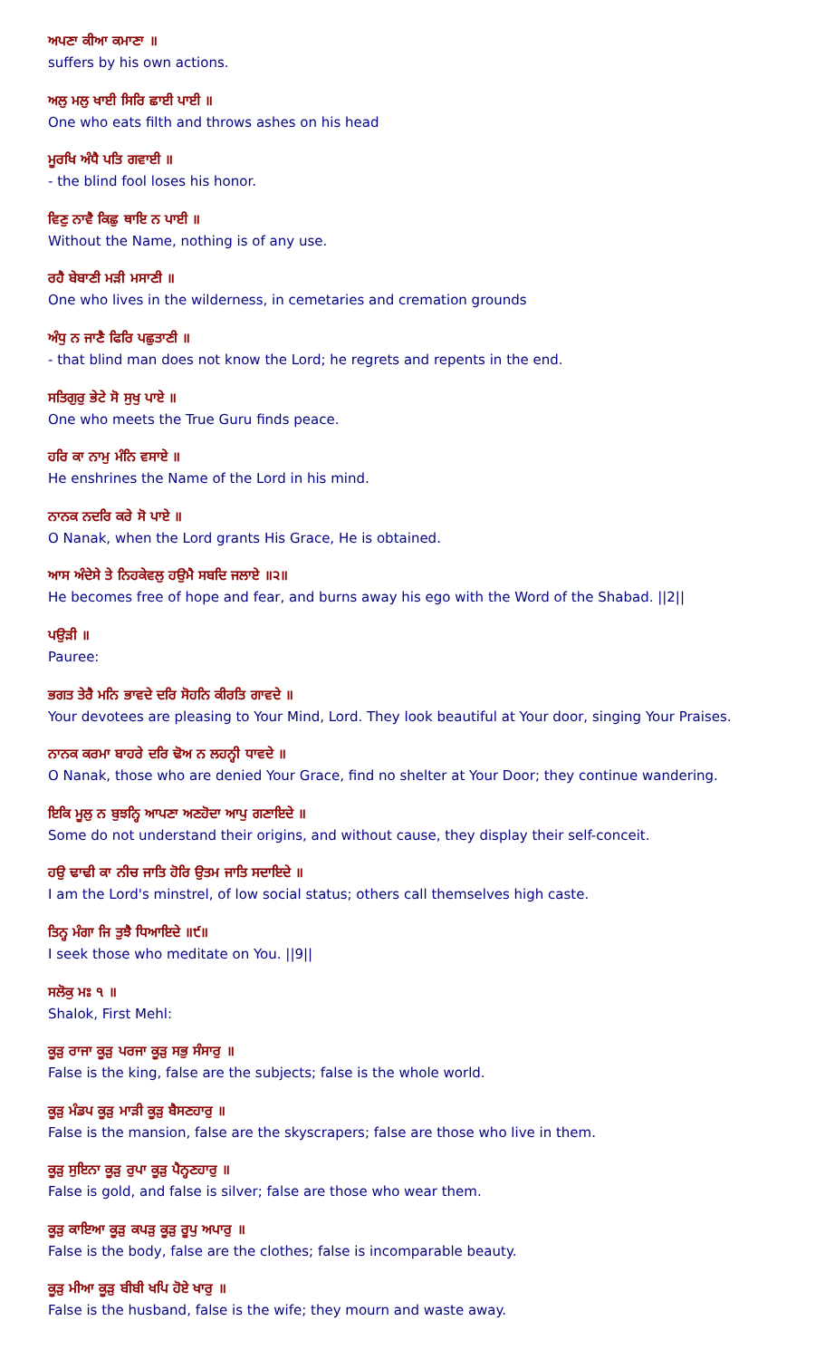ਅਪਣਾ ਕੀਆ ਕਮਾਣਾ ॥
suffers by his own actions.
ਅਲੁ ਮਲੁ ਖਾਈ ਸਿਰਿ ਛਾਈ ਪਾਈ ॥
One who eats filth and throws ashes on his head
ਮੂਰਖਿ ਅੰਧੈ ਪਤਿ ਗਵਾਈ ॥
- the blind fool loses his honor.
ਵਿਣੁ ਨਾਵੈ ਕਿਛੁ ਥਾਇ ਨ ਪਾਈ ॥
Without the Name, nothing is of any use.
ਰਹੈ ਬੇਬਾਣੀ ਮੜੀ ਮਸਾਣੀ ॥
One who lives in the wilderness, in cemetaries and cremation grounds
ਅੰਧੁ ਨ ਜਾਣੈ ਫਿਰਿ ਪਛੁਤਾਣੀ ॥
- that blind man does not know the Lord; he regrets and repents in the end.
ਸਤਿਗੁਰੁ ਭੇਟੇ ਸੋ ਸੁਖੁ ਪਾਏ ॥
One who meets the True Guru finds peace.
ਹਰਿ ਕਾ ਨਾਮੁ ਮੰਨਿ ਵਸਾਏ ॥
He enshrines the Name of the Lord in his mind.
ਨਾਨਕ ਨਦਰਿ ਕਰੇ ਸੋ ਪਾਏ ॥
O Nanak, when the Lord grants His Grace, He is obtained.
ਆਸ ਅੰਦੇਸੇ ਤੇ ਨਿਹਕੇਵਲੁ ਹਉਮੈ ਸਬਦਿ ਜਲਾਏ ॥੨॥
He becomes free of hope and fear, and burns away his ego with the Word of the Shabad. ||2||
ਪਉੜੀ ॥
Pauree:
ਭਗਤ ਤੇਰੈ ਮਨਿ ਭਾਵਦੇ ਦਰਿ ਸੋਹਨਿ ਕੀਰਤਿ ਗਾਵਦੇ ॥
Your devotees are pleasing to Your Mind, Lord. They look beautiful at Your door, singing Your Praises.
ਨਾਨਕ ਕਰਮਾ ਬਾਹਰੇ ਦਰਿ ਢੋਅ ਨ ਲਹਨ੍ਹੀ ਧਾਵਦੇ ॥
O Nanak, those who are denied Your Grace, find no shelter at Your Door; they continue wandering.
ਇਕਿ ਮੂਲੁ ਨ ਬੁਝਨ੍ਹਿ ਆਪਣਾ ਅਣਹੋਦਾ ਆਪੁ ਗਣਾਇਦੇ ॥
Some do not understand their origins, and without cause, they display their self-conceit.
ਹਉ ਢਾਢੀ ਕਾ ਨੀਚ ਜਾਤਿ ਹੋਰਿ ਉਤਮ ਜਾਤਿ ਸਦਾਇਦੇ ॥
I am the Lord's minstrel, of low social status; others call themselves high caste.
ਤਿਨ੍ਹ ਮੰਗਾ ਜਿ ਤੁਝੈ ਧਿਆਇਦੇ ॥੯॥
I seek those who meditate on You. ||9||
ਸਲੋਕੁ ਮਃ ੧ ॥
Shalok, First Mehl:
ਕੂੜੁ ਰਾਜਾ ਕੂੜੁ ਪਰਜਾ ਕੂੜੁ ਸਭੁ ਸੰਸਾਰੁ ॥
False is the king, false are the subjects; false is the whole world.
ਕੂੜੁ ਮੰਡਪ ਕੂੜੁ ਮਾੜੀ ਕੂੜੁ ਬੈਸਣਹਾਰੁ ॥
False is the mansion, false are the skyscrapers; false are those who live in them.
ਕੂੜੁ ਸੁਇਨਾ ਕੂੜੁ ਰੁਪਾ ਕੂੜੁ ਪੈਨ੍ਹਣਹਾਰੁ ॥
False is gold, and false is silver; false are those who wear them.
ਕੂੜੁ ਕਾਇਆ ਕੂੜੁ ਕਪੜੁ ਕੂੜੁ ਰੂਪੁ ਅਪਾਰੁ ॥
False is the body, false are the clothes; false is incomparable beauty.
ਕੂੜੁ ਮੀਆ ਕੂੜੁ ਬੀਬੀ ਖਪਿ ਹੋਏ ਖਾਰੁ ॥
False is the husband, false is the wife; they mourn and waste away.